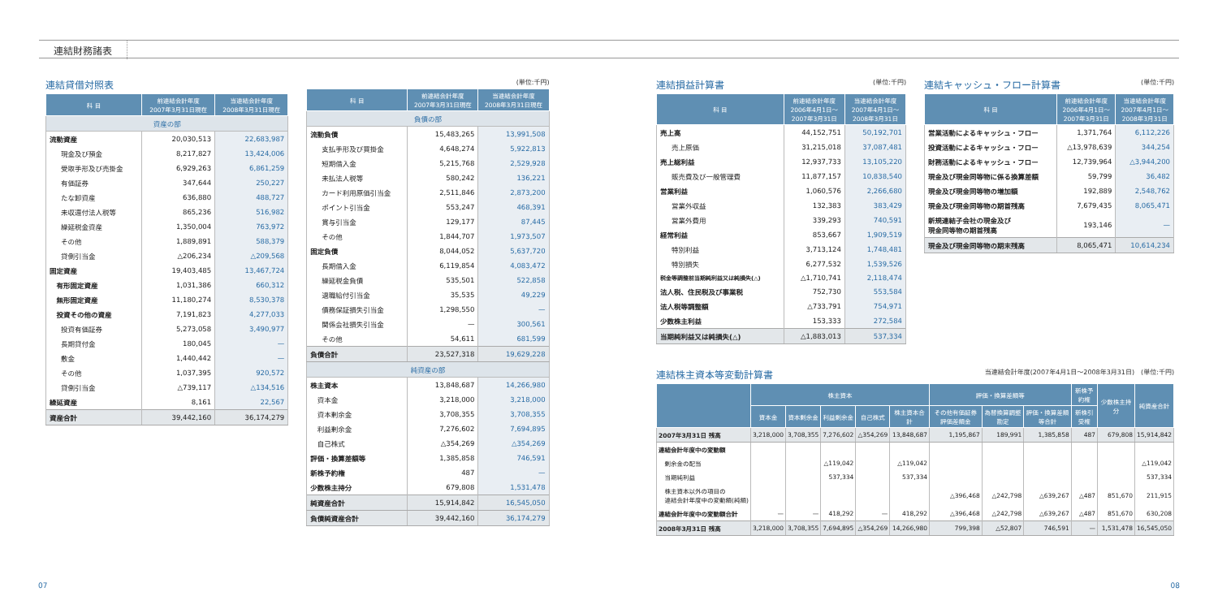連結財務諸表
連結貸借対照表
| 科 目 | 前連結会計年度 2007年3月31日現在 | 当連結会計年度 2008年3月31日現在 |
| --- | --- | --- |
| 資産の部 | | |
| 流動資産 | 20,030,513 | 22,683,987 |
| 現金及び預金 | 8,217,827 | 13,424,006 |
| 受取手形及び売掛金 | 6,929,263 | 6,861,259 |
| 有価証券 | 347,644 | 250,227 |
| たな卸資産 | 636,880 | 488,727 |
| 未収還付法人税等 | 865,236 | 516,982 |
| 繰延税金資産 | 1,350,004 | 763,972 |
| その他 | 1,889,891 | 588,379 |
| 貸倒引当金 | △206,234 | △209,568 |
| 固定資産 | 19,403,485 | 13,467,724 |
| 有形固定資産 | 1,031,386 | 660,312 |
| 無形固定資産 | 11,180,274 | 8,530,378 |
| 投資その他の資産 | 7,191,823 | 4,277,033 |
| 投資有価証券 | 5,273,058 | 3,490,977 |
| 長期貸付金 | 180,045 | — |
| 敷金 | 1,440,442 | — |
| その他 | 1,037,395 | 920,572 |
| 貸倒引当金 | △739,117 | △134,516 |
| 繰延資産 | 8,161 | 22,567 |
| 資産合計 | 39,442,160 | 36,174,279 |
(単位:千円)
| 科 目 | 前連結会計年度 2007年3月31日現在 | 当連結会計年度 2008年3月31日現在 |
| --- | --- | --- |
| 負債の部 | | |
| 流動負債 | 15,483,265 | 13,991,508 |
| 支払手形及び買掛金 | 4,648,274 | 5,922,813 |
| 短期借入金 | 5,215,768 | 2,529,928 |
| 未払法人税等 | 580,242 | 136,221 |
| カード利用原価引当金 | 2,511,846 | 2,873,200 |
| ポイント引当金 | 553,247 | 468,391 |
| 賞与引当金 | 129,177 | 87,445 |
| その他 | 1,844,707 | 1,973,507 |
| 固定負債 | 8,044,052 | 5,637,720 |
| 長期借入金 | 6,119,854 | 4,083,472 |
| 繰延税金負債 | 535,501 | 522,858 |
| 退職給付引当金 | 35,535 | 49,229 |
| 債務保証損失引当金 | 1,298,550 | — |
| 関係会社損失引当金 | — | 300,561 |
| その他 | 54,611 | 681,599 |
| 負債合計 | 23,527,318 | 19,629,228 |
| 純資産の部 | | |
| 株主資本 | 13,848,687 | 14,266,980 |
| 資本金 | 3,218,000 | 3,218,000 |
| 資本剰余金 | 3,708,355 | 3,708,355 |
| 利益剰余金 | 7,276,602 | 7,694,895 |
| 自己株式 | △354,269 | △354,269 |
| 評価・換算差額等 | 1,385,858 | 746,591 |
| 新株予約権 | 487 | — |
| 少数株主持分 | 679,808 | 1,531,478 |
| 純資産合計 | 15,914,842 | 16,545,050 |
| 負債純資産合計 | 39,442,160 | 36,174,279 |
連結損益計算書 (単位:千円)
| 科 目 | 前連結会計年度 2006年4月1日〜 2007年3月31日 | 当連結会計年度 2007年4月1日〜 2008年3月31日 |
| --- | --- | --- |
| 売上高 | 44,152,751 | 50,192,701 |
| 売上原価 | 31,215,018 | 37,087,481 |
| 売上総利益 | 12,937,733 | 13,105,220 |
| 販売費及び一般管理費 | 11,877,157 | 10,838,540 |
| 営業利益 | 1,060,576 | 2,266,680 |
| 営業外収益 | 132,383 | 383,429 |
| 営業外費用 | 339,293 | 740,591 |
| 経常利益 | 853,667 | 1,909,519 |
| 特別利益 | 3,713,124 | 1,748,481 |
| 特別損失 | 6,277,532 | 1,539,526 |
| 税金等調整前当期純利益又は純損失(△) | △1,710,741 | 2,118,474 |
| 法人税、住民税及び事業税 | 752,730 | 553,584 |
| 法人税等調整額 | △733,791 | 754,971 |
| 少数株主利益 | 153,333 | 272,584 |
| 当期純利益又は純損失(△) | △1,883,013 | 537,334 |
連結キャッシュ・フロー計算書 (単位:千円)
| 科 目 | 前連結会計年度 2006年4月1日〜 2007年3月31日 | 当連結会計年度 2007年4月1日〜 2008年3月31日 |
| --- | --- | --- |
| 営業活動によるキャッシュ・フロー | 1,371,764 | 6,112,226 |
| 投資活動によるキャッシュ・フロー | △13,978,639 | 344,254 |
| 財務活動によるキャッシュ・フロー | 12,739,964 | △3,944,200 |
| 現金及び現金同等物に係る換算差額 | 59,799 | 36,482 |
| 現金及び現金同等物の増加額 | 192,889 | 2,548,762 |
| 現金及び現金同等物の期首残高 | 7,679,435 | 8,065,471 |
| 新規連結子会社の現金及び 現金同等物の期首残高 | 193,146 | — |
| 現金及び現金同等物の期末残高 | 8,065,471 | 10,614,234 |
連結株主資本等変動計算書 当連結会計年度(2007年4月1日〜2008年3月31日)　(単位:千円)
| | 株主資本 | | | | | 評価・換算差額等 | | | 新株予約権 | 少数株主持分 | 純資産合計 |
| --- | --- | --- | --- | --- | --- | --- | --- | --- | --- | --- | --- |
| | 資本金 | 資本剰余金 | 利益剰余金 | 自己株式 | 株主資本合計 | その他有価証券評価差額金 | 為替換算調整勘定 | 評価・換算差額等合計 | 新株引受権 | | |
| 2007年3月31日 残高 | 3,218,000 | 3,708,355 | 7,276,602 | △354,269 | 13,848,687 | 1,195,867 | 189,991 | 1,385,858 | 487 | 679,808 | 15,914,842 |
| 連結会計年度中の変動額 | | | | | | | | | | | |
| 剰余金の配当 | | | △119,042 | | △119,042 | | | | | | △119,042 |
| 当期純利益 | | | 537,334 | | 537,334 | | | | | | 537,334 |
| 株主資本以外の項目の 連結会計年度中の変動額(純額) | | | | | | △396,468 | △242,798 | △639,267 | △487 | 851,670 | 211,915 |
| 連結会計年度中の変動額合計 | — | — | 418,292 | — | 418,292 | △396,468 | △242,798 | △639,267 | △487 | 851,670 | 630,208 |
| 2008年3月31日 残高 | 3,218,000 | 3,708,355 | 7,694,895 | △354,269 | 14,266,980 | 799,398 | △52,807 | 746,591 | — | 1,531,478 | 16,545,050 |
07 08